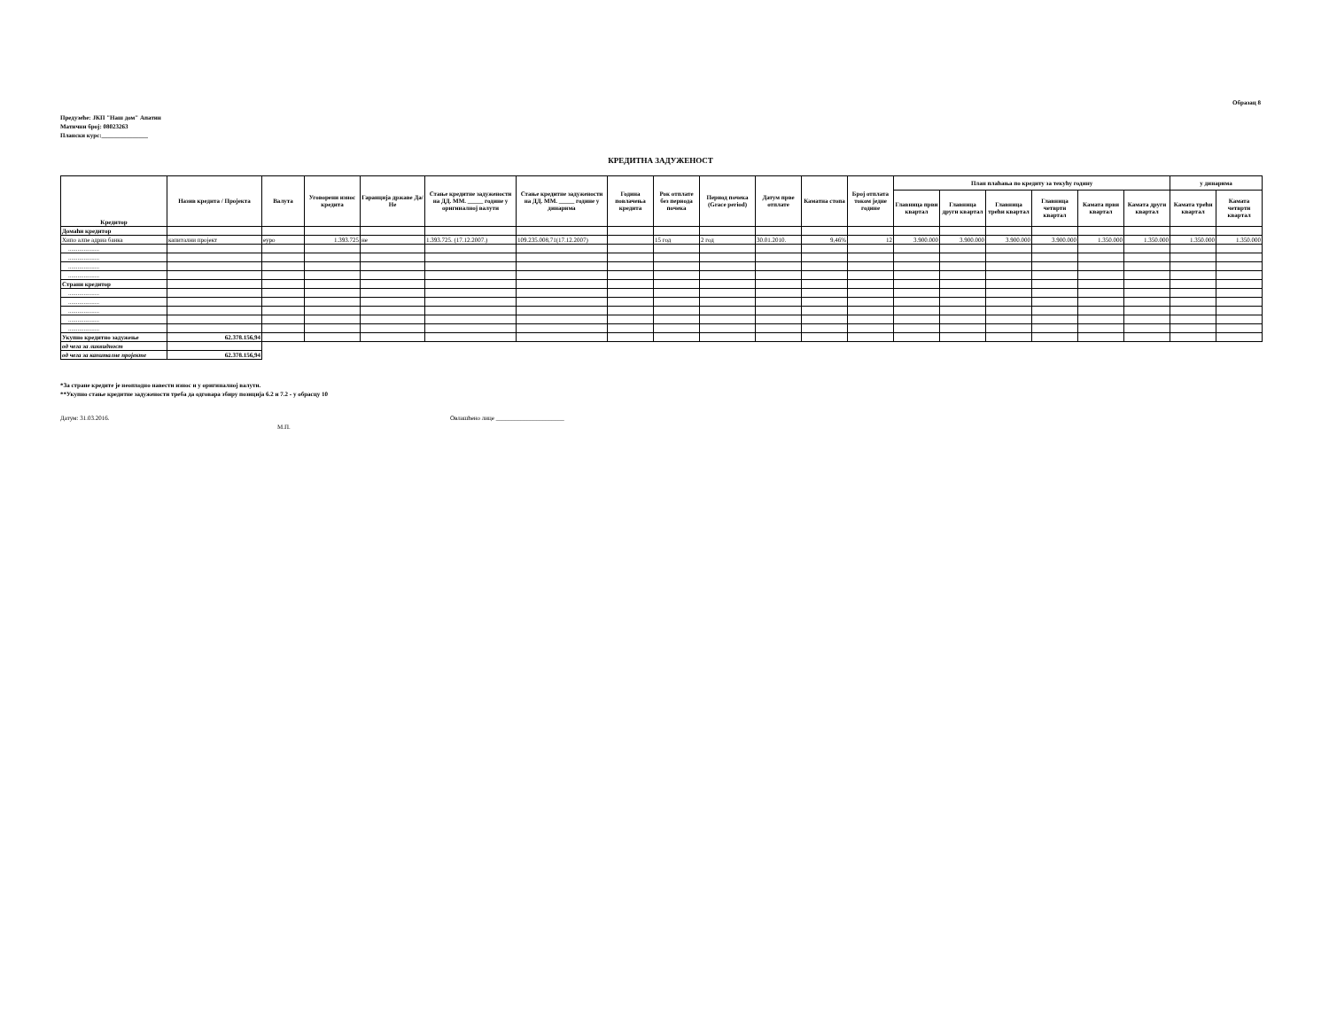Образац 8
Предузеће: ЈКП "Наш дом" Апатин
Матични број: 08023263
Плански курс:_______________
КРЕДИТНА ЗАДУЖЕНОСТ
| Кредитор | Назив кредита / Пројекта | Валута | Уговорени износ кредита | Гаранција државе Да/Не | Стање кредитне задужености на ДД. ММ. _____ године у оригиналној валути | Стање кредитне задужености на ДД. ММ. _____ године у динарима | Година повлачења кредита | Рок отплате без периода почека | Период почека (Grace period) | Датум прве отплате | Каматна стопа | Број отплата током једне године | План плаћања по кредиту за текућу годину | | | | | | у динарима | |
| --- | --- | --- | --- | --- | --- | --- | --- | --- | --- | --- | --- | --- | --- | --- | --- | --- | --- | --- | --- | --- |
| | | | | | | | | | | | | | Главница први квартал | Главница други квартал | Главница трећи квартал | Главница четврти квартал | Камата први квартал | Камата други квартал | Камата трећи квартал | Камата четврти квартал |
| Домаћи кредитор | | | | | | | | | | | | | | | | | | | | |
| Хипо алпе адриа банка | капитални пројект | еуро | 1.393.725 | не | 1.393.725. (17.12.2007.) | 109.235.008,71(17.12.2007) | | 15 год | 2 год | 30.01.2010. | 9,46% | 12 | 3.900.000 | 3.900.000 | 3.900.000 | 3.900.000 | 1.350.000 | 1.350.000 | 1.350.000 | 1.350.000 |
| .................... | | | | | | | | | | | | | | | | | | | | |
| .................... | | | | | | | | | | | | | | | | | | | | |
| .................... | | | | | | | | | | | | | | | | | | | | |
| .................... | | | | | | | | | | | | | | | | | | | | |
| Страни кредитор | | | | | | | | | | | | | | | | | | | | |
| .................... | | | | | | | | | | | | | | | | | | | | |
| .................... | | | | | | | | | | | | | | | | | | | | |
| .................... | | | | | | | | | | | | | | | | | | | | |
| .................... | | | | | | | | | | | | | | | | | | | | |
| .................... | | | | | | | | | | | | | | | | | | | | |
| Укупно кредитно задужење | 62.378.156,94 | | | | | | | | | | | | | | | | | | | |
| од чега за ликвидност | | | | | | | | | | | | | | | | | | | | |
| од чега за капиталне пројекте | 62.378.156,94 | | | | | | | | | | | | | | | | | | | |
*За стране кредите је неопходно навести износ и у оригиналној валути.
**Укупно стање кредитне задужености треба да одговара збиру позиција 6.2 и 7.2 - у обрасцу 10
Датум: 31.03.2016. Овлашћено лице ______________________
М.П.